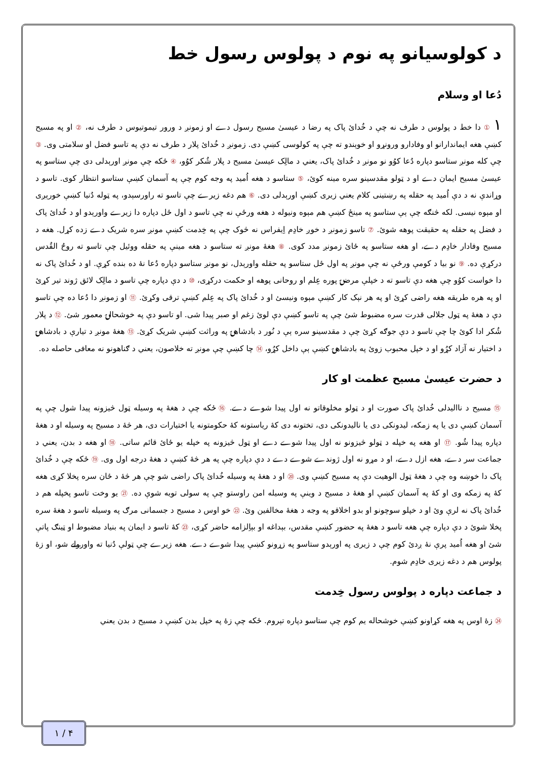د کولوسيانو په نوم د پولوس رسول خط
دُعا او وسلام
١ ① دا خط د پولوس د طرف نه چې د خُدائ پاک په رضا د عيسىٰ مسيح رسول دے او زمونږ د ورور تيموتيوس د طرف نه، ② او په مسيح کښې هغه ايماندارانو او وفادارو ورونړو او خوېندو ته چې په کولوسى کښې دى. زمونږ د خُدائ پلار د طرف نه دې په تاسو فضل او سلامتى وى. ③ چې کله مونږ ستاسو دپاره دُعا کوُو نو مونږ د خُدائ پاک، يعني د مالِک عيسىٰ مسيح د پلار شُکر کوُو، ④ ځکه چې مونږ اورېدلى دى چې ستاسو په عيسىٰ مسيح ايمان دے او د ټولو مقدسينو سره مينه کوئ، ⑤ ستاسو د هغه اُميد په وجه کوم چې په آسمان کښې ستاسو انتظار کوى. تاسو د وړاندې نه د دې اُميد په حقله په رښتينى کلام يعني زيرى کښې اورېدلى دى. ⑥ هم دغه زيرے چې تاسو ته راورسېدو، په ټوله دُنيا کښې خورېږى او مېوه نيسى. لکه څنګه چې ېې ستاسو په مينځ کښې هم مېوه ونيوله د هغه ورځې نه چې تاسو د اول ځل دپاره دا زيرے واورېدو او د خُدائ پاک د فضل په حقله په حقيقت پوهه شوئ. ⑦ تاسو زمونږ د خوږ خادِم اِيفراس نه څوک چې په خِدمت کښې مونږ سره شريک دے زده کړل. هغه د مسيح وفادار خادِم دے، او هغه ستاسو په ځائ زمونږ مدد کوى. ⑧ هغهٔ مونږ ته ستاسو د هغه مينې په حقله ووئيل چې تاسو ته روحُ القُدس درکړې ده. ⑨ نو بيا د کومې ورځې نه چې مونږ په اول ځل ستاسو په حقله واورېدل، نو مونږ ستاسو دپاره دُعا نهٔ ده بنده کړې. او د خُدائ پاک نه دا خواست کوُو چې هغه دې تاسو ته د خپلې مرضۍ پوره عِلم او روحانى پوهه او حکمت درکړى، ⑩ د دې دپاره چې تاسو د مالِک لائق ژوند تير کړئ او په هره طريقه هغه راضى کړئ او په هر نېک کار کښې مېوه ونيسئ او د خُدائ پاک په عِلم کښې ترقى وکړئ. ⑪ او زمونږ دا دُعا ده چې تاسو دې د هغهٔ په ټول جلالى قدرت سره مضبوط شئ چې په تاسو کښې دې لوئ زغم او صبر پيدا شى. او تاسو دې په خوشحالۍ معمور شئ. ⑫ د پلار شُکر ادا کوئ چا چې تاسو د دې جوګه کړئ چې د مقدسينو سره ېې د نُور د بادشاهۍ په وراثت کښې شريک کړئ. ⑬ هغهٔ مونږ د تيارې د بادشاهۍ د اختيار نه آزاد کړُو او د خپل محبوب زوئ په بادشاهۍ کښې ېې داخل کړُو، ⑭ چا کښې چې مونږ ته خلاصون، يعني د ګناهونو نه معافى حاصله ده.
د حضرت عيسىٰ مسيح عظمت او کار
⑮ مسيح د نااليدلى خُدائ پاک صورت او د ټولو مخلوقاتو نه اول پيدا شوے دے. ⑯ ځکه چې د هغهٔ په وسيله ټول څيزونه پيدا شول چې په آسمان کښې دى يا په زمکه، ليدونکى دى يا ناليدونکى دى، تختونه دى کهٔ رياستونه کهٔ حکومتونه يا اختيارات دى، هر څهٔ د مسيح په وسيله او د هغهٔ دپاره پيدا شُو. ⑰ او هغه په خپله د ټولو څيزونو نه اول پيدا شوے دے او ټول څيزونه په خپله يو ځائ قائم ساتى. ⑱ او هغه د بدن، يعني د جماعت سر دے، هغه ازل دے، او د مړو نه اول ژوندے شوے دے د دې دپاره چې په هر څهٔ کښې د هغهٔ درجه اول وى. ⑲ ځکه چې د خُدائ پاک دا خوښه وه چې د هغهٔ ټول الوهيت دې په مسيح کښې وى. ⑳ او د هغهٔ په وسيله خُدائ پاک راضى شو چې هر څهٔ د ځان سره پخلا کړى هغه کهٔ په زمکه وى او کهٔ په آسمان کښې او هغهٔ د مسيح د وينې په وسيله امن راوستو چې په سولى تويه شوې ده. ㉑ يو وخت تاسو پخپله هم د خُدائ پاک نه لرې وئ او د خپلو سوچونو او بدو اخلاقو په وجه د هغهٔ مخالفين وئ. ㉒ خو اوس د مسيح د جسمانى مرګ په وسيله تاسو د هغهٔ سره پخلا شوئ د دې دپاره چې هغه تاسو د هغهٔ په حضور کښې مقدس، بېداغه او بېاِلزامه حاضر کړى، ㉓ کهٔ تاسو د ايمان په بنياد مضبوط او ټينګ پاتې شئ او هغه اُميد پرې نهٔ ږدئ کوم چې د زيرى په اورېدو ستاسو په زړونو کښې پيدا شوے دے. هغه زيرے چې ټولې دُنيا ته واورولے شو، او زهٔ پولوس هم د دغه زيرى خادِم شوم.
د جماعت دپاره د پولوس رسول خِدمت
㉔ زهٔ اوس په هغه کړاونو کښې خوشحاله يم کوم چې ستاسو دپاره تېروم. ځکه چې زهٔ په خپل بدن کښې د مسيح د بدن يعني
١ / ۴